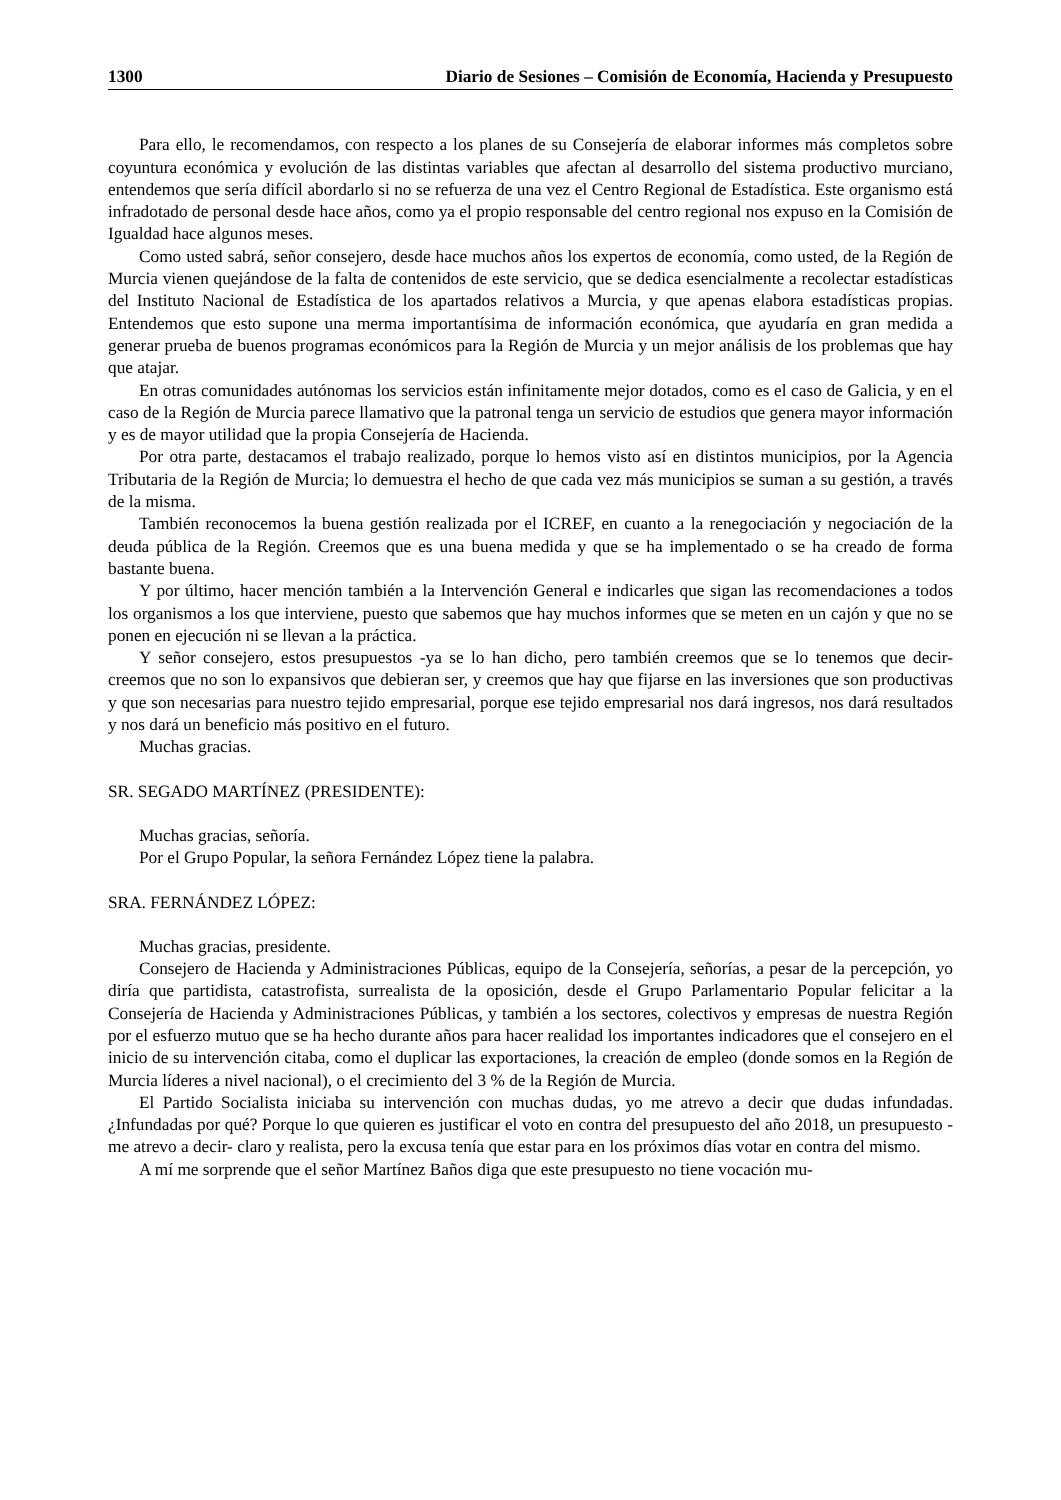1300 Diario de Sesiones – Comisión de Economía, Hacienda y Presupuesto
Para ello, le recomendamos, con respecto a los planes de su Consejería de elaborar informes más completos sobre coyuntura económica y evolución de las distintas variables que afectan al desarrollo del sistema productivo murciano, entendemos que sería difícil abordarlo si no se refuerza de una vez el Centro Regional de Estadística. Este organismo está infradotado de personal desde hace años, como ya el propio responsable del centro regional nos expuso en la Comisión de Igualdad hace algunos meses.
Como usted sabrá, señor consejero, desde hace muchos años los expertos de economía, como usted, de la Región de Murcia vienen quejándose de la falta de contenidos de este servicio, que se dedica esencialmente a recolectar estadísticas del Instituto Nacional de Estadística de los apartados relativos a Murcia, y que apenas elabora estadísticas propias. Entendemos que esto supone una merma importantísima de información económica, que ayudaría en gran medida a generar prueba de buenos programas económicos para la Región de Murcia y un mejor análisis de los problemas que hay que atajar.
En otras comunidades autónomas los servicios están infinitamente mejor dotados, como es el caso de Galicia, y en el caso de la Región de Murcia parece llamativo que la patronal tenga un servicio de estudios que genera mayor información y es de mayor utilidad que la propia Consejería de Hacienda.
Por otra parte, destacamos el trabajo realizado, porque lo hemos visto así en distintos municipios, por la Agencia Tributaria de la Región de Murcia; lo demuestra el hecho de que cada vez más municipios se suman a su gestión, a través de la misma.
También reconocemos la buena gestión realizada por el ICREF, en cuanto a la renegociación y negociación de la deuda pública de la Región. Creemos que es una buena medida y que se ha implementado o se ha creado de forma bastante buena.
Y por último, hacer mención también a la Intervención General e indicarles que sigan las recomendaciones a todos los organismos a los que interviene, puesto que sabemos que hay muchos informes que se meten en un cajón y que no se ponen en ejecución ni se llevan a la práctica.
Y señor consejero, estos presupuestos -ya se lo han dicho, pero también creemos que se lo tenemos que decir- creemos que no son lo expansivos que debieran ser, y creemos que hay que fijarse en las inversiones que son productivas y que son necesarias para nuestro tejido empresarial, porque ese tejido empresarial nos dará ingresos, nos dará resultados y nos dará un beneficio más positivo en el futuro.
Muchas gracias.
SR. SEGADO MARTÍNEZ (PRESIDENTE):
Muchas gracias, señoría.
Por el Grupo Popular, la señora Fernández López tiene la palabra.
SRA. FERNÁNDEZ LÓPEZ:
Muchas gracias, presidente.
Consejero de Hacienda y Administraciones Públicas, equipo de la Consejería, señorías, a pesar de la percepción, yo diría que partidista, catastrofista, surrealista de la oposición, desde el Grupo Parlamentario Popular felicitar a la Consejería de Hacienda y Administraciones Públicas, y también a los sectores, colectivos y empresas de nuestra Región por el esfuerzo mutuo que se ha hecho durante años para hacer realidad los importantes indicadores que el consejero en el inicio de su intervención citaba, como el duplicar las exportaciones, la creación de empleo (donde somos en la Región de Murcia líderes a nivel nacional), o el crecimiento del 3 % de la Región de Murcia.
El Partido Socialista iniciaba su intervención con muchas dudas, yo me atrevo a decir que dudas infundadas. ¿Infundadas por qué? Porque lo que quieren es justificar el voto en contra del presupuesto del año 2018, un presupuesto -me atrevo a decir- claro y realista, pero la excusa tenía que estar para en los próximos días votar en contra del mismo.
A mí me sorprende que el señor Martínez Baños diga que este presupuesto no tiene vocación mu-